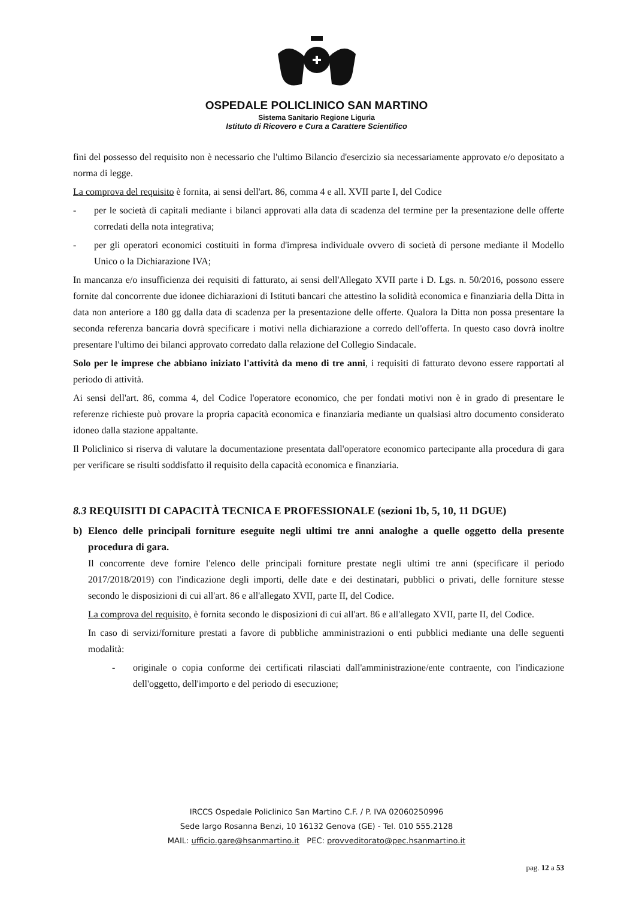OSPEDALE POLICLINICO SAN MARTINO
Sistema Sanitario Regione Liguria
Istituto di Ricovero e Cura a Carattere Scientifico
fini del possesso del requisito non è necessario che l'ultimo Bilancio d'esercizio sia necessariamente approvato e/o depositato a norma di legge.
La comprova del requisito è fornita, ai sensi dell'art. 86, comma 4 e all. XVII parte I, del Codice
- per le società di capitali mediante i bilanci approvati alla data di scadenza del termine per la presentazione delle offerte corredati della nota integrativa;
- per gli operatori economici costituiti in forma d'impresa individuale ovvero di società di persone mediante il Modello Unico o la Dichiarazione IVA;
In mancanza e/o insufficienza dei requisiti di fatturato, ai sensi dell'Allegato XVII parte i D. Lgs. n. 50/2016, possono essere fornite dal concorrente due idonee dichiarazioni di Istituti bancari che attestino la solidità economica e finanziaria della Ditta in data non anteriore a 180 gg dalla data di scadenza per la presentazione delle offerte. Qualora la Ditta non possa presentare la seconda referenza bancaria dovrà specificare i motivi nella dichiarazione a corredo dell'offerta. In questo caso dovrà inoltre presentare l'ultimo dei bilanci approvato corredato dalla relazione del Collegio Sindacale.
Solo per le imprese che abbiano iniziato l'attività da meno di tre anni, i requisiti di fatturato devono essere rapportati al periodo di attività.
Ai sensi dell'art. 86, comma 4, del Codice l'operatore economico, che per fondati motivi non è in grado di presentare le referenze richieste può provare la propria capacità economica e finanziaria mediante un qualsiasi altro documento considerato idoneo dalla stazione appaltante.
Il Policlinico si riserva di valutare la documentazione presentata dall'operatore economico partecipante alla procedura di gara per verificare se risulti soddisfatto il requisito della capacità economica e finanziaria.
8.3 REQUISITI DI CAPACITÀ TECNICA E PROFESSIONALE (sezioni 1b, 5, 10, 11 DGUE)
b) Elenco delle principali forniture eseguite negli ultimi tre anni analoghe a quelle oggetto della presente procedura di gara.
Il concorrente deve fornire l'elenco delle principali forniture prestate negli ultimi tre anni (specificare il periodo 2017/2018/2019) con l'indicazione degli importi, delle date e dei destinatari, pubblici o privati, delle forniture stesse secondo le disposizioni di cui all'art. 86 e all'allegato XVII, parte II, del Codice.
La comprova del requisito, è fornita secondo le disposizioni di cui all'art. 86 e all'allegato XVII, parte II, del Codice.
In caso di servizi/forniture prestati a favore di pubbliche amministrazioni o enti pubblici mediante una delle seguenti modalità:
- originale o copia conforme dei certificati rilasciati dall'amministrazione/ente contraente, con l'indicazione dell'oggetto, dell'importo e del periodo di esecuzione;
IRCCS Ospedale Policlinico San Martino C.F. / P. IVA 02060250996
Sede largo Rosanna Benzi, 10 16132 Genova (GE) - Tel. 010 555.2128
MAIL: ufficio.gare@hsanmartino.it PEC: provveditorato@pec.hsanmartino.it
pag. 12 a 53